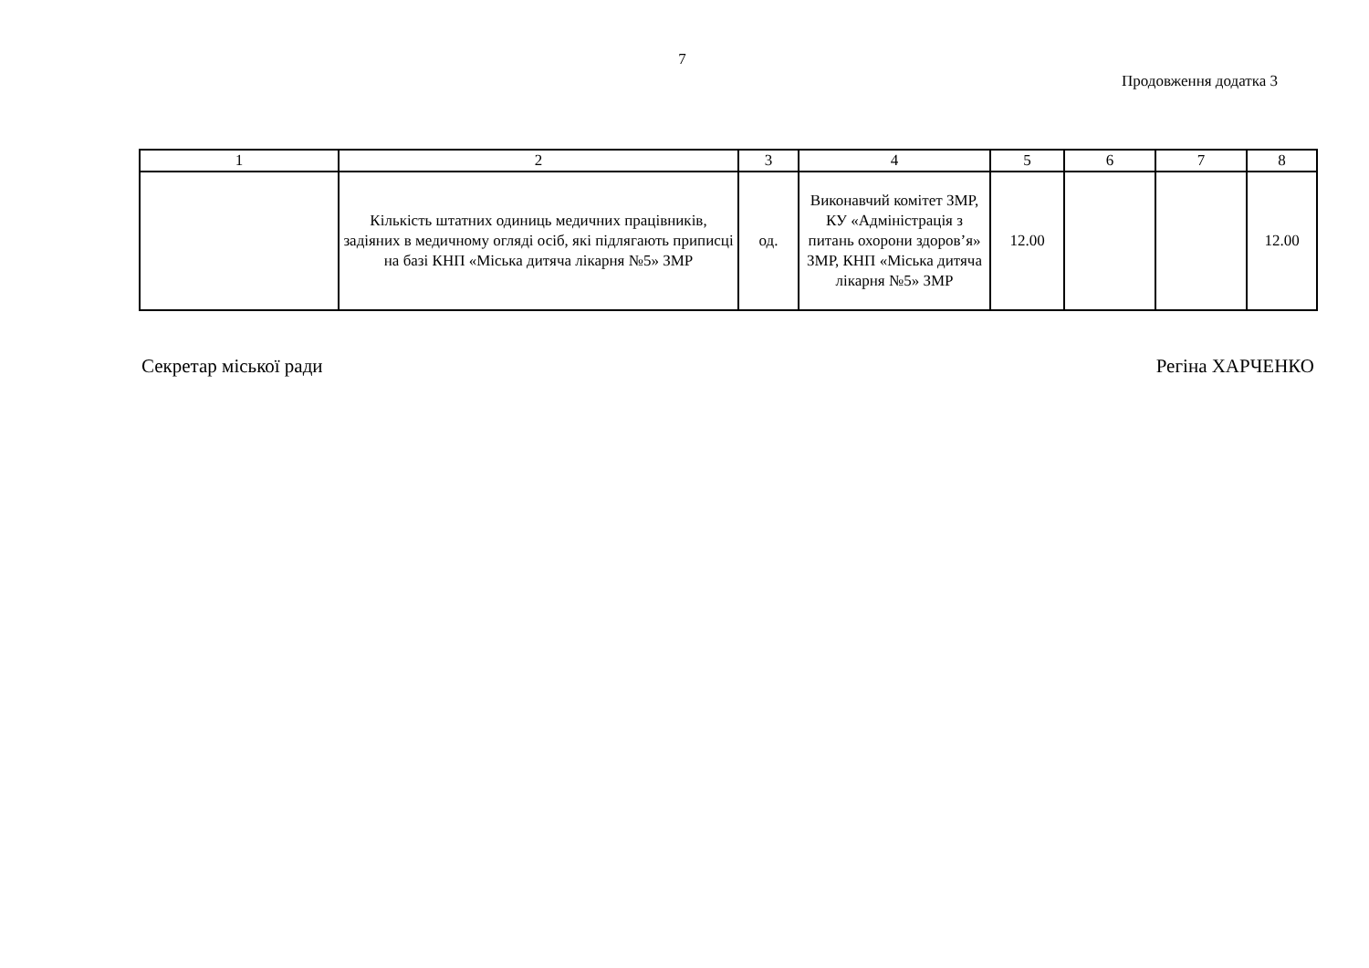7
Продовження додатка 3
| 1 | 2 | 3 | 4 | 5 | 6 | 7 | 8 |
| | Кількість штатних одиниць медичних працівників, задіяних в медичному огляді осіб, які підлягають приписці на базі КНП «Міська дитяча лікарня №5» ЗМР | од. | Виконавчий комітет ЗМР, КУ «Адміністрація з питань охорони здоров’я» ЗМР, КНП «Міська дитяча лікарня №5» ЗМР | 12.00 | | | 12.00 |
Секретар міської ради Регіна ХАРЧЕНКО